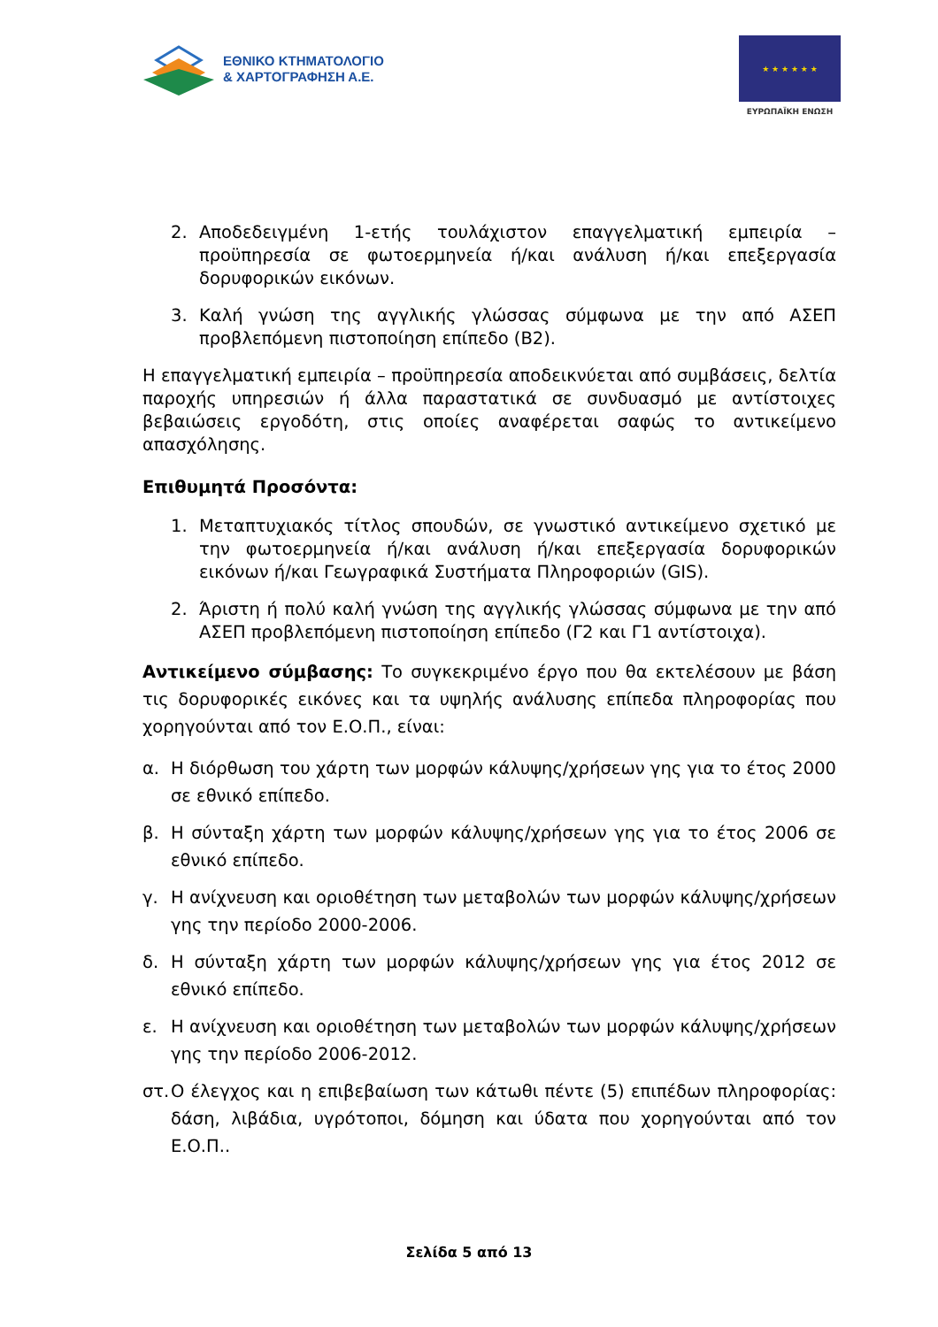ΕΘΝΙΚΟ ΚΤΗΜΑΤΟΛΟΓΙΟ
& ΧΑΡΤΟΓΡΑΦΗΣΗ Α.Ε.
★ ★ ★ ★ ★ ★
ΕΥΡΩΠΑΪΚΗ ΕΝΩΣΗ
2. Αποδεδειγμένη 1-ετής τουλάχιστον επαγγελματική εμπειρία – προϋπηρεσία σε φωτοερμηνεία ή/και ανάλυση ή/και επεξεργασία δορυφορικών εικόνων.
3. Καλή γνώση της αγγλικής γλώσσας σύμφωνα με την από ΑΣΕΠ προβλεπόμενη πιστοποίηση επίπεδο (Β2).
Η επαγγελματική εμπειρία – προϋπηρεσία αποδεικνύεται από συμβάσεις, δελτία παροχής υπηρεσιών ή άλλα παραστατικά σε συνδυασμό με αντίστοιχες βεβαιώσεις εργοδότη, στις οποίες αναφέρεται σαφώς το αντικείμενο απασχόλησης.
Επιθυμητά Προσόντα:
1. Μεταπτυχιακός τίτλος σπουδών, σε γνωστικό αντικείμενο σχετικό με την φωτοερμηνεία ή/και ανάλυση ή/και επεξεργασία δορυφορικών εικόνων ή/και Γεωγραφικά Συστήματα Πληροφοριών (GIS).
2. Άριστη ή πολύ καλή γνώση της αγγλικής γλώσσας σύμφωνα με την από ΑΣΕΠ προβλεπόμενη πιστοποίηση επίπεδο (Γ2 και Γ1 αντίστοιχα).
Αντικείμενο σύμβασης: Το συγκεκριμένο έργο που θα εκτελέσουν με βάση τις δορυφορικές εικόνες και τα υψηλής ανάλυσης επίπεδα πληροφορίας που χορηγούνται από τον Ε.Ο.Π., είναι:
α. Η διόρθωση του χάρτη των μορφών κάλυψης/χρήσεων γης για το έτος 2000 σε εθνικό επίπεδο.
β. Η σύνταξη χάρτη των μορφών κάλυψης/χρήσεων γης για το έτος 2006 σε εθνικό επίπεδο.
γ. Η ανίχνευση και οριοθέτηση των μεταβολών των μορφών κάλυψης/χρήσεων γης την περίοδο 2000-2006.
δ. Η σύνταξη χάρτη των μορφών κάλυψης/χρήσεων γης για έτος 2012 σε εθνικό επίπεδο.
ε. Η ανίχνευση και οριοθέτηση των μεταβολών των μορφών κάλυψης/χρήσεων γης την περίοδο 2006-2012.
στ. Ο έλεγχος και η επιβεβαίωση των κάτωθι πέντε (5) επιπέδων πληροφορίας: δάση, λιβάδια, υγρότοποι, δόμηση και ύδατα που χορηγούνται από τον Ε.Ο.Π..
Σελίδα 5 από 13